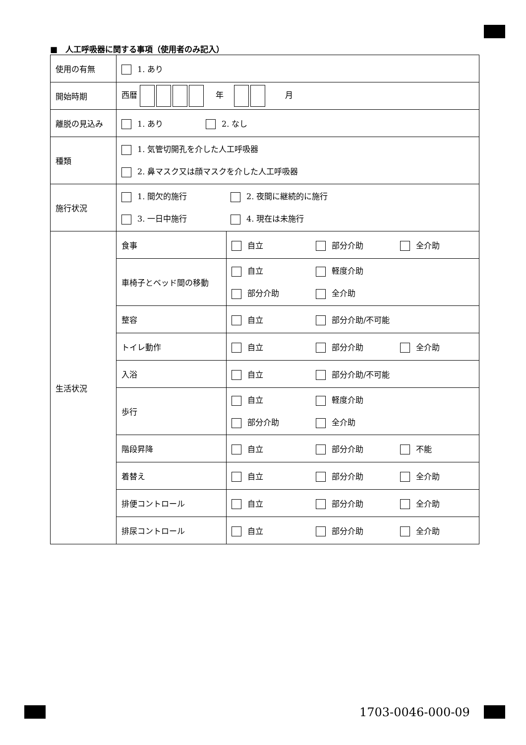■　人工呼吸器に関する事項（使用者のみ記入）
| 使用の有無 | 1. あり | |
| 開始時期 | 西暦 年 月 | |
| 離脱の見込み | 1. あり 2. なし | |
| 種類 | 1. 気管切開孔を介した人工呼吸器 2. 鼻マスク又は顔マスクを介した人工呼吸器 | |
| 施行状況 | 1. 間欠的施行 2. 夜間に継続的に施行 3. 一日中施行 4. 現在は未施行 | |
| 生活状況 | 食事 | 自立 部分介助 全介助 |
| | 車椅子とベッド間の移動 | 自立 軽度介助 部分介助 全介助 |
| | 整容 | 自立 部分介助/不可能 |
| | トイレ動作 | 自立 部分介助 全介助 |
| | 入浴 | 自立 部分介助/不可能 |
| | 歩行 | 自立 軽度介助 部分介助 全介助 |
| | 階段昇降 | 自立 部分介助 不能 |
| | 着替え | 自立 部分介助 全介助 |
| | 排便コントロール | 自立 部分介助 全介助 |
| | 排尿コントロール | 自立 部分介助 全介助 |
1703-0046-000-09